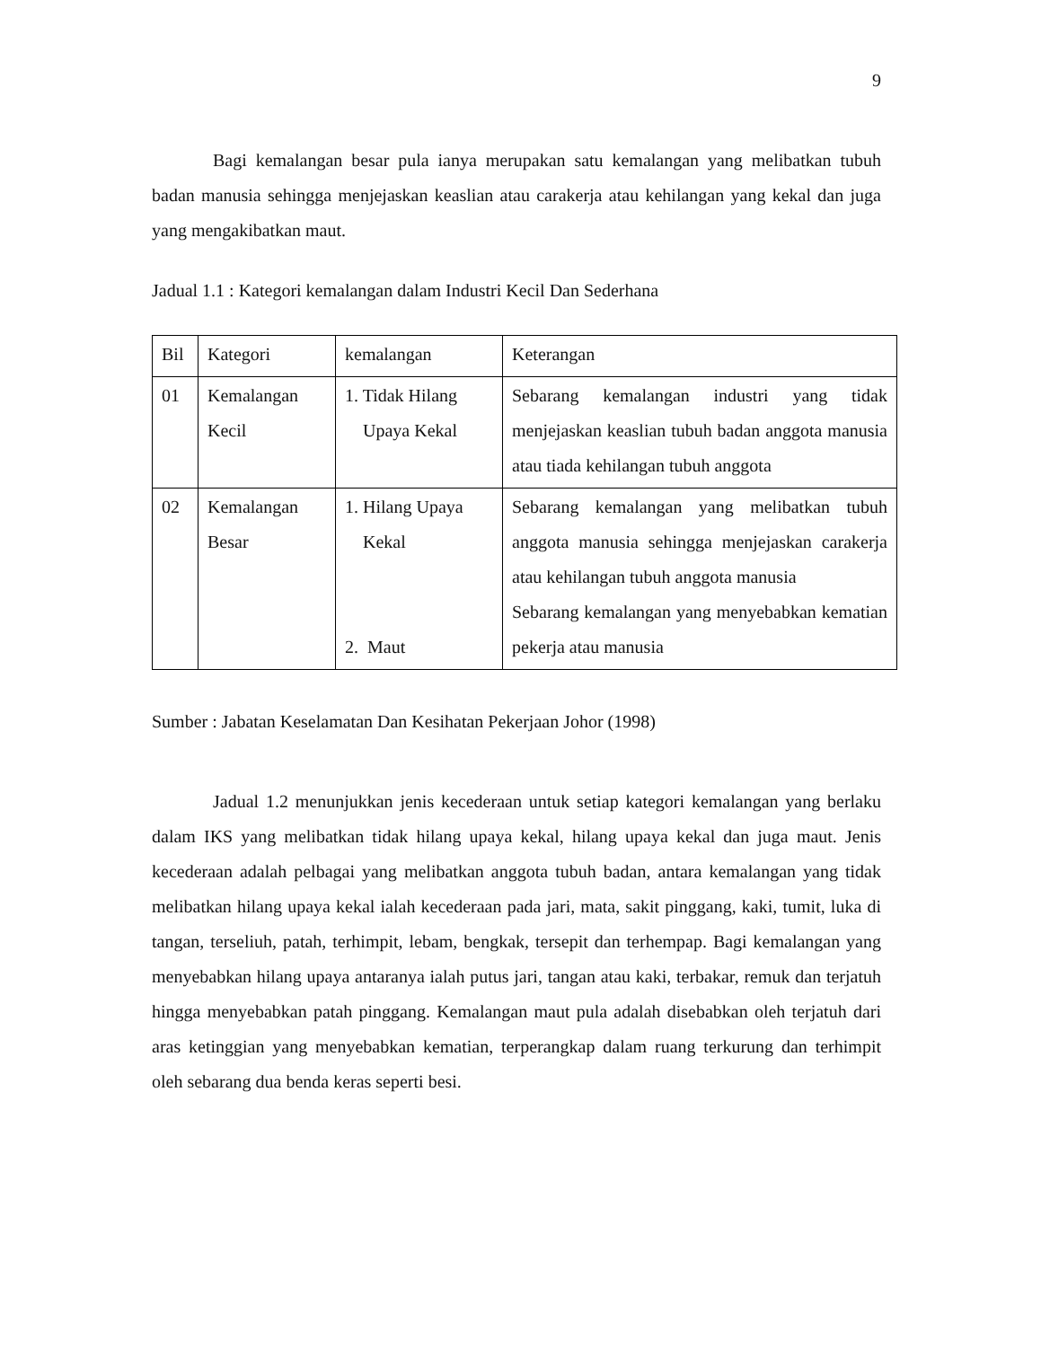9
Bagi kemalangan besar pula ianya merupakan satu kemalangan yang melibatkan tubuh badan manusia sehingga menjejaskan keaslian atau carakerja atau kehilangan yang kekal dan juga yang mengakibatkan maut.
Jadual 1.1 : Kategori kemalangan dalam Industri Kecil Dan Sederhana
| Bil | Kategori | kemalangan | Keterangan |
| 01 | Kemalangan Kecil | 1. Tidak Hilang Upaya Kekal | Sebarang kemalangan industri yang tidak menjejaskan keaslian tubuh badan anggota manusia atau tiada kehilangan tubuh anggota |
| 02 | Kemalangan Besar | 1. Hilang Upaya Kekal 2. Maut | Sebarang kemalangan yang melibatkan tubuh anggota manusia sehingga menjejaskan carakerja atau kehilangan tubuh anggota manusia Sebarang kemalangan yang menyebabkan kematian pekerja atau manusia |
Sumber : Jabatan Keselamatan Dan Kesihatan Pekerjaan Johor (1998)
Jadual 1.2 menunjukkan jenis kecederaan untuk setiap kategori kemalangan yang berlaku dalam IKS yang melibatkan tidak hilang upaya kekal, hilang upaya kekal dan juga maut. Jenis kecederaan adalah pelbagai yang melibatkan anggota tubuh badan, antara kemalangan yang tidak melibatkan hilang upaya kekal ialah kecederaan pada jari, mata, sakit pinggang, kaki, tumit, luka di tangan, terseliuh, patah, terhimpit, lebam, bengkak, tersepit dan terhempap. Bagi kemalangan yang menyebabkan hilang upaya antaranya ialah putus jari, tangan atau kaki, terbakar, remuk dan terjatuh hingga menyebabkan patah pinggang. Kemalangan maut pula adalah disebabkan oleh terjatuh dari aras ketinggian yang menyebabkan kematian, terperangkap dalam ruang terkurung dan terhimpit oleh sebarang dua benda keras seperti besi.